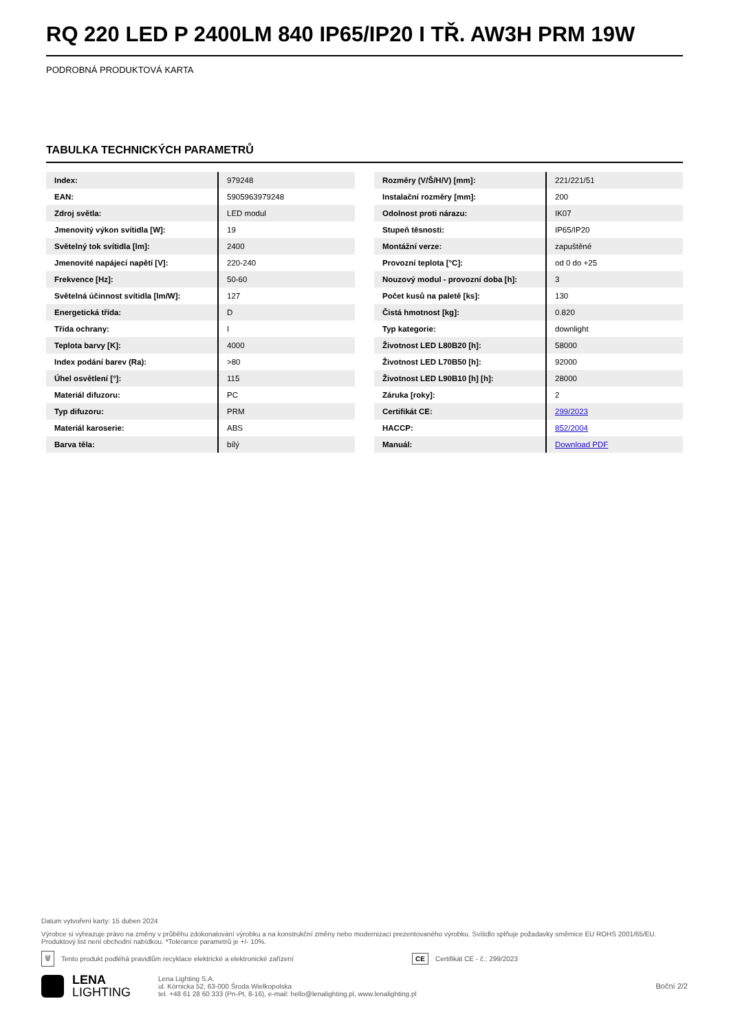RQ 220 LED P 2400LM 840 IP65/IP20 I TŘ. AW3H PRM 19W
PODROBNÁ PRODUKTOVÁ KARTA
TABULKA TECHNICKÝCH PARAMETRŮ
| Index: | 979248 |
| EAN: | 5905963979248 |
| Zdroj světla: | LED modul |
| Jmenovitý výkon svítidla [W]: | 19 |
| Světelný tok svítidla [lm]: | 2400 |
| Jmenovité napájecí napětí [V]: | 220-240 |
| Frekvence [Hz]: | 50-60 |
| Světelná účinnost svítidla [lm/W]: | 127 |
| Energetická třída: | D |
| Třída ochrany: | I |
| Teplota barvy [K]: | 4000 |
| Index podání barev (Ra): | >80 |
| Úhel osvětlení [°]: | 115 |
| Materiál difuzoru: | PC |
| Typ difuzoru: | PRM |
| Materiál karoserie: | ABS |
| Barva těla: | bílý |
| Rozměry (V/Š/H/V) [mm]: | 221/221/51 |
| Instalační rozměry [mm]: | 200 |
| Odolnost proti nárazu: | IK07 |
| Stupeň těsnosti: | IP65/IP20 |
| Montážní verze: | zapuštěné |
| Provozní teplota [°C]: | od 0 do +25 |
| Nouzový modul - provozní doba [h]: | 3 |
| Počet kusů na paletě [ks]: | 130 |
| Čistá hmotnost [kg]: | 0.820 |
| Typ kategorie: | downlight |
| Životnost LED L80B20 [h]: | 58000 |
| Životnost LED L70B50 [h]: | 92000 |
| Životnost LED L90B10 [h] [h]: | 28000 |
| Záruka [roky]: | 2 |
| Certifikát CE: | 299/2023 |
| HACCP: | 852/2004 |
| Manuál: | Download PDF |
Datum vytvoření karty: 15 duben 2024
Výrobce si vyhrazuje právo na změny v průběhu zdokonalování výrobku a na konstrukční změny nebo modernizaci prezentovaného výrobku. Svítidlo splňuje požadavky směrnice EU ROHS 2001/65/EU. Produktový list není obchodní nabídkou. *Tolerance parametrů je +/- 10%.
🗑 Tento produkt podléhá pravidlům recyklace elektrické a elektronické zařízení CE Certifikát CE - č.: 299/2023
LENA
LIGHTING
Lena Lighting S.A.
ul. Kórnicka 52, 63-000 Środa Wielkopolska
tel. +48 61 28 60 333 (Pn-Pt, 8-16), e-mail: hello@lenalighting.pl, www.lenalighting.pl
Boční 2/2